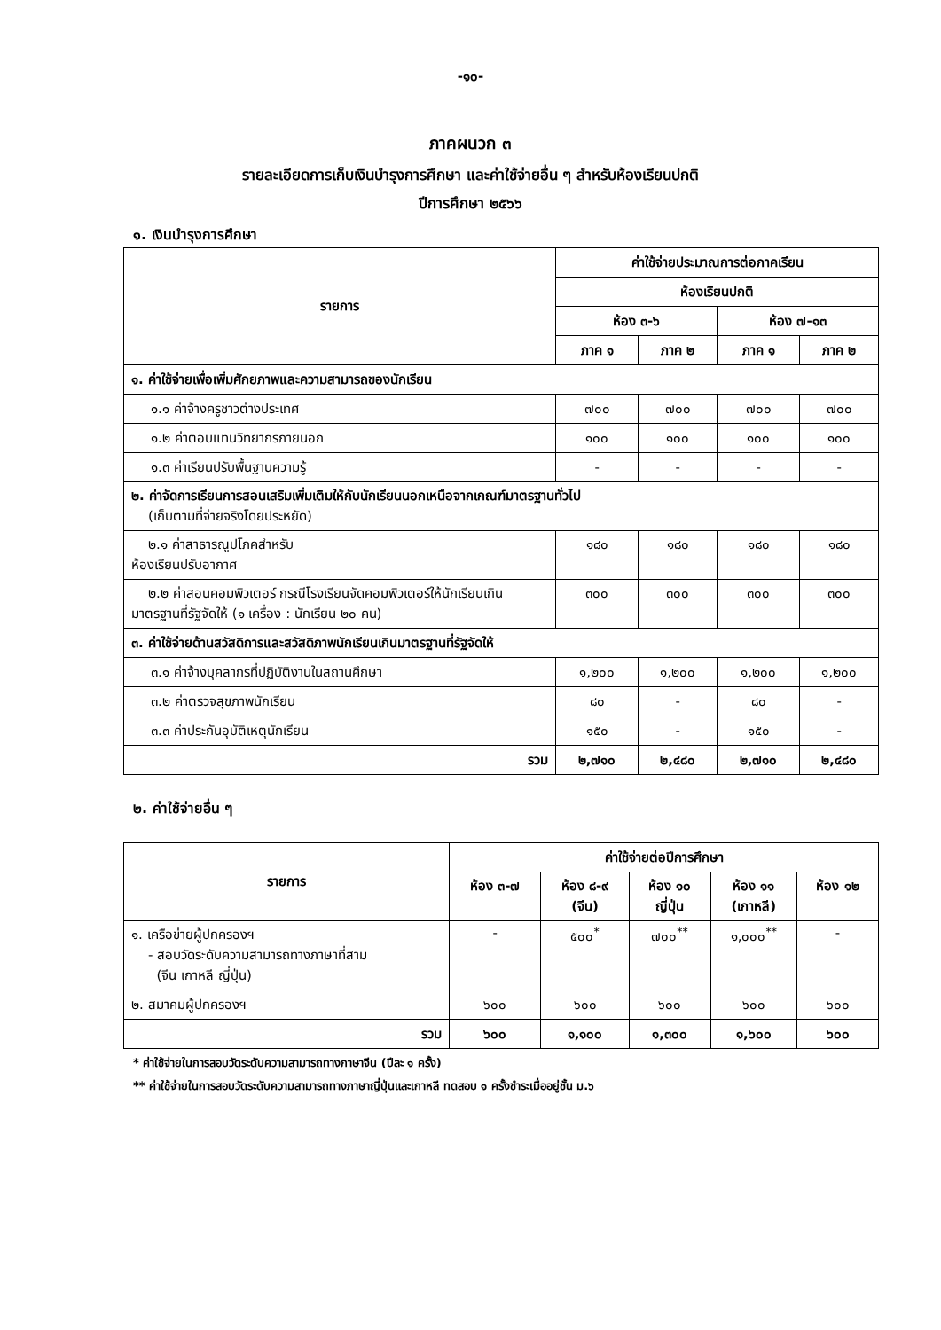-๑๐-
ภาคผนวก ๓
รายละเอียดการเก็บเงินบำรุงการศึกษา และค่าใช้จ่ายอื่น ๆ สำหรับห้องเรียนปกติ
ปีการศึกษา ๒๕๖๖
๑. เงินบำรุงการศึกษา
| รายการ | ค่าใช้จ่ายประมาณการต่อภาคเรียน | | | |
| --- | --- | --- | --- | --- |
| | ห้องเรียนปกติ | | | |
| | ห้อง ๓-๖ | | ห้อง ๗-๑๓ | |
| | ภาค ๑ | ภาค ๒ | ภาค ๑ | ภาค ๒ |
| ๑. ค่าใช้จ่ายเพื่อเพิ่มศักยภาพและความสามารถของนักเรียน | | | | |
| ๑.๑ ค่าจ้างครูชาวต่างประเทศ | ๗๐๐ | ๗๐๐ | ๗๐๐ | ๗๐๐ |
| ๑.๒ ค่าตอบแทนวิทยากรภายนอก | ๑๐๐ | ๑๐๐ | ๑๐๐ | ๑๐๐ |
| ๑.๓ ค่าเรียนปรับพื้นฐานความรู้ | - | - | - | - |
| ๒. ค่าจัดการเรียนการสอนเสริมเพิ่มเติมให้กับนักเรียนนอกเหนือจากเกณฑ์มาตรฐานทั่วไป (เก็บตามที่จ่ายจริงโดยประหยัด) | | | | |
| ๒.๑ ค่าสาธารณูปโภคสำหรับ ห้องเรียนปรับอากาศ | ๑๘๐ | ๑๘๐ | ๑๘๐ | ๑๘๐ |
| ๒.๒ ค่าสอนคอมพิวเตอร์ กรณีโรงเรียนจัดคอมพิวเตอร์ให้นักเรียนเกินมาตรฐานที่รัฐจัดให้ (๑ เครื่อง : นักเรียน ๒๐ คน) | ๓๐๐ | ๓๐๐ | ๓๐๐ | ๓๐๐ |
| ๓. ค่าใช้จ่ายด้านสวัสดิการและสวัสดิภาพนักเรียนเกินมาตรฐานที่รัฐจัดให้ | | | | |
| ๓.๑ ค่าจ้างบุคลากรที่ปฏิบัติงานในสถานศึกษา | ๑,๒๐๐ | ๑,๒๐๐ | ๑,๒๐๐ | ๑,๒๐๐ |
| ๓.๒ ค่าตรวจสุขภาพนักเรียน | ๘๐ | - | ๘๐ | - |
| ๓.๓ ค่าประกันอุบัติเหตุนักเรียน | ๑๕๐ | - | ๑๕๐ | - |
| รวม | ๒,๗๑๐ | ๒,๔๘๐ | ๒,๗๑๐ | ๒,๔๘๐ |
๒. ค่าใช้จ่ายอื่น ๆ
| รายการ | ค่าใช้จ่ายต่อปีการศึกษา | | | | |
| --- | --- | --- | --- | --- | --- |
| | ห้อง ๓-๗ | ห้อง ๘-๙ (จีน) | ห้อง ๑๐ ญี่ปุ่น | ห้อง ๑๑ (เกาหลี) | ห้อง ๑๒ |
| ๑. เครือข่ายผู้ปกครองฯ - สอบวัดระดับความสามารถทางภาษาที่สาม (จีน เกาหลี ญี่ปุ่น) | - | ๕๐๐<sup>*</sup> | ๗๐๐<sup>**</sup> | ๑,๐๐๐<sup>**</sup> | - |
| ๒. สมาคมผู้ปกครองฯ | ๖๐๐ | ๖๐๐ | ๖๐๐ | ๖๐๐ | ๖๐๐ |
| รวม | ๖๐๐ | ๑,๑๐๐ | ๑,๓๐๐ | ๑,๖๐๐ | ๖๐๐ |
* ค่าใช้จ่ายในการสอบวัดระดับความสามารถทางภาษาจีน (ปีละ ๑ ครั้ง)
** ค่าใช้จ่ายในการสอบวัดระดับความสามารถทางภาษาญี่ปุ่นและเกาหลี ทดสอบ ๑ ครั้งชำระเมื่ออยู่ชั้น ม.๖